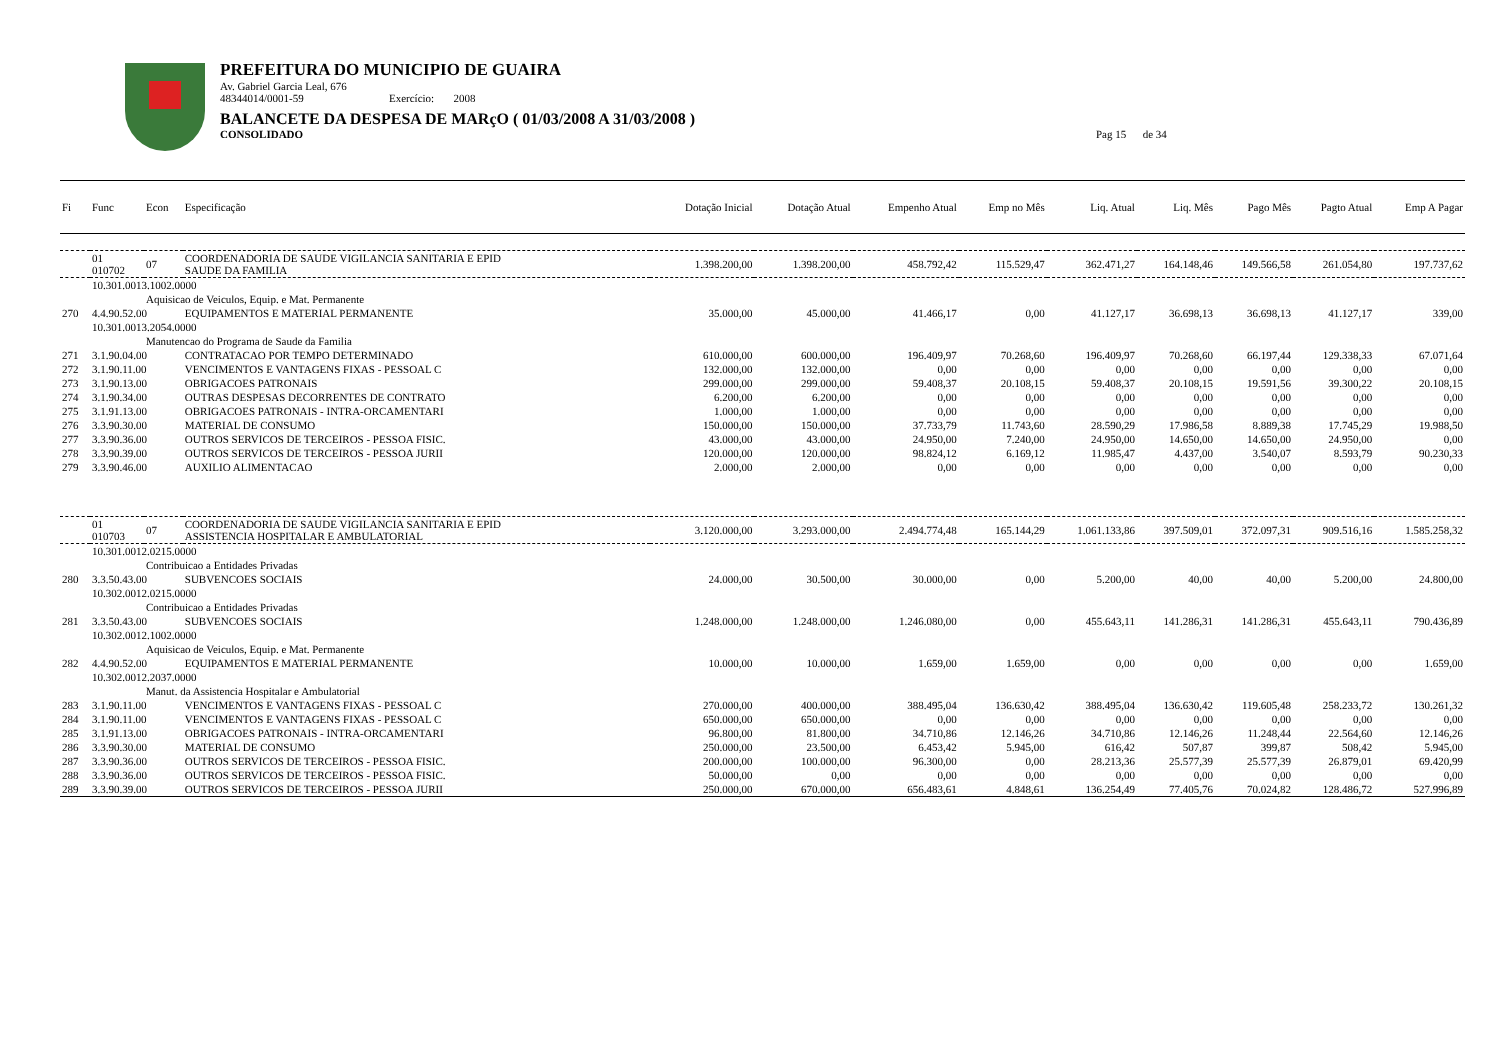PREFEITURA DO MUNICIPIO DE GUAIRA
Av. Gabriel Garcia Leal, 676
48344014/0001-59 Exercício: 2008
BALANCETE DA DESPESA DE MARçO ( 01/03/2008 A 31/03/2008 )
CONSOLIDADO Pag 15 de 34
| Fi | Func | Econ | Especificação | Dotação Inicial | Dotação Atual | Empenho Atual | Emp no Mês | Liq. Atual | Liq. Mês | Pago Mês | Pagto Atual | Emp A Pagar |
| --- | --- | --- | --- | --- | --- | --- | --- | --- | --- | --- | --- | --- |
| | 01 010702 | 07 | COORDENADORIA DE SAUDE VIGILANCIA SANITARIA E EPID SAUDE DA FAMILIA | 1.398.200,00 | 1.398.200,00 | 458.792,42 | 115.529,47 | 362.471,27 | 164.148,46 | 149.566,58 | 261.054,80 | 197.737,62 |
| | 10.301.0013.1002.0000 | | | | | | | | | | | |
| | | Aquisicao de Veiculos, Equip. e Mat. Permanente | | | | | | | | | | |
| 270 | 4.4.90.52.00 | | EQUIPAMENTOS E MATERIAL PERMANENTE | 35.000,00 | 45.000,00 | 41.466,17 | 0,00 | 41.127,17 | 36.698,13 | 36.698,13 | 41.127,17 | 339,00 |
| | 10.301.0013.2054.0000 | | | | | | | | | | | |
| | | Manutencao do Programa de Saude da Familia | | | | | | | | | | |
| 271 | 3.1.90.04.00 | | CONTRATACAO POR TEMPO DETERMINADO | 610.000,00 | 600.000,00 | 196.409,97 | 70.268,60 | 196.409,97 | 70.268,60 | 66.197,44 | 129.338,33 | 67.071,64 |
| 272 | 3.1.90.11.00 | | VENCIMENTOS E VANTAGENS FIXAS - PESSOAL C | 132.000,00 | 132.000,00 | 0,00 | 0,00 | 0,00 | 0,00 | 0,00 | 0,00 | 0,00 |
| 273 | 3.1.90.13.00 | | OBRIGACOES PATRONAIS | 299.000,00 | 299.000,00 | 59.408,37 | 20.108,15 | 59.408,37 | 20.108,15 | 19.591,56 | 39.300,22 | 20.108,15 |
| 274 | 3.1.90.34.00 | | OUTRAS DESPESAS DECORRENTES DE CONTRATO | 6.200,00 | 6.200,00 | 0,00 | 0,00 | 0,00 | 0,00 | 0,00 | 0,00 | 0,00 |
| 275 | 3.1.91.13.00 | | OBRIGACOES PATRONAIS - INTRA-ORCAMENTARI | 1.000,00 | 1.000,00 | 0,00 | 0,00 | 0,00 | 0,00 | 0,00 | 0,00 | 0,00 |
| 276 | 3.3.90.30.00 | | MATERIAL DE CONSUMO | 150.000,00 | 150.000,00 | 37.733,79 | 11.743,60 | 28.590,29 | 17.986,58 | 8.889,38 | 17.745,29 | 19.988,50 |
| 277 | 3.3.90.36.00 | | OUTROS SERVICOS DE TERCEIROS - PESSOA FISIC. | 43.000,00 | 43.000,00 | 24.950,00 | 7.240,00 | 24.950,00 | 14.650,00 | 14.650,00 | 24.950,00 | 0,00 |
| 278 | 3.3.90.39.00 | | OUTROS SERVICOS DE TERCEIROS - PESSOA JURII | 120.000,00 | 120.000,00 | 98.824,12 | 6.169,12 | 11.985,47 | 4.437,00 | 3.540,07 | 8.593,79 | 90.230,33 |
| 279 | 3.3.90.46.00 | | AUXILIO ALIMENTACAO | 2.000,00 | 2.000,00 | 0,00 | 0,00 | 0,00 | 0,00 | 0,00 | 0,00 | 0,00 |
| | 01 010703 | 07 | COORDENADORIA DE SAUDE VIGILANCIA SANITARIA E EPID ASSISTENCIA HOSPITALAR E AMBULATORIAL | 3.120.000,00 | 3.293.000,00 | 2.494.774,48 | 165.144,29 | 1.061.133,86 | 397.509,01 | 372.097,31 | 909.516,16 | 1.585.258,32 |
| | 10.301.0012.0215.0000 | | | | | | | | | | | |
| | | Contribuicao a Entidades Privadas | | | | | | | | | | |
| 280 | 3.3.50.43.00 | | SUBVENCOES SOCIAIS | 24.000,00 | 30.500,00 | 30.000,00 | 0,00 | 5.200,00 | 40,00 | 40,00 | 5.200,00 | 24.800,00 |
| | 10.302.0012.0215.0000 | | | | | | | | | | | |
| | | Contribuicao a Entidades Privadas | | | | | | | | | | |
| 281 | 3.3.50.43.00 | | SUBVENCOES SOCIAIS | 1.248.000,00 | 1.248.000,00 | 1.246.080,00 | 0,00 | 455.643,11 | 141.286,31 | 141.286,31 | 455.643,11 | 790.436,89 |
| | 10.302.0012.1002.0000 | | | | | | | | | | | |
| | | Aquisicao de Veiculos, Equip. e Mat. Permanente | | | | | | | | | | |
| 282 | 4.4.90.52.00 | | EQUIPAMENTOS E MATERIAL PERMANENTE | 10.000,00 | 10.000,00 | 1.659,00 | 1.659,00 | 0,00 | 0,00 | 0,00 | 0,00 | 1.659,00 |
| | 10.302.0012.2037.0000 | | | | | | | | | | | |
| | | Manut. da Assistencia Hospitalar e Ambulatorial | | | | | | | | | | |
| 283 | 3.1.90.11.00 | | VENCIMENTOS E VANTAGENS FIXAS - PESSOAL C | 270.000,00 | 400.000,00 | 388.495,04 | 136.630,42 | 388.495,04 | 136.630,42 | 119.605,48 | 258.233,72 | 130.261,32 |
| 284 | 3.1.90.11.00 | | VENCIMENTOS E VANTAGENS FIXAS - PESSOAL C | 650.000,00 | 650.000,00 | 0,00 | 0,00 | 0,00 | 0,00 | 0,00 | 0,00 | 0,00 |
| 285 | 3.1.91.13.00 | | OBRIGACOES PATRONAIS - INTRA-ORCAMENTARI | 96.800,00 | 81.800,00 | 34.710,86 | 12.146,26 | 34.710,86 | 12.146,26 | 11.248,44 | 22.564,60 | 12.146,26 |
| 286 | 3.3.90.30.00 | | MATERIAL DE CONSUMO | 250.000,00 | 23.500,00 | 6.453,42 | 5.945,00 | 616,42 | 507,87 | 399,87 | 508,42 | 5.945,00 |
| 287 | 3.3.90.36.00 | | OUTROS SERVICOS DE TERCEIROS - PESSOA FISIC. | 200.000,00 | 100.000,00 | 96.300,00 | 0,00 | 28.213,36 | 25.577,39 | 25.577,39 | 26.879,01 | 69.420,99 |
| 288 | 3.3.90.36.00 | | OUTROS SERVICOS DE TERCEIROS - PESSOA FISIC. | 50.000,00 | 0,00 | 0,00 | 0,00 | 0,00 | 0,00 | 0,00 | 0,00 | 0,00 |
| 289 | 3.3.90.39.00 | | OUTROS SERVICOS DE TERCEIROS - PESSOA JURII | 250.000,00 | 670.000,00 | 656.483,61 | 4.848,61 | 136.254,49 | 77.405,76 | 70.024,82 | 128.486,72 | 527.996,89 |